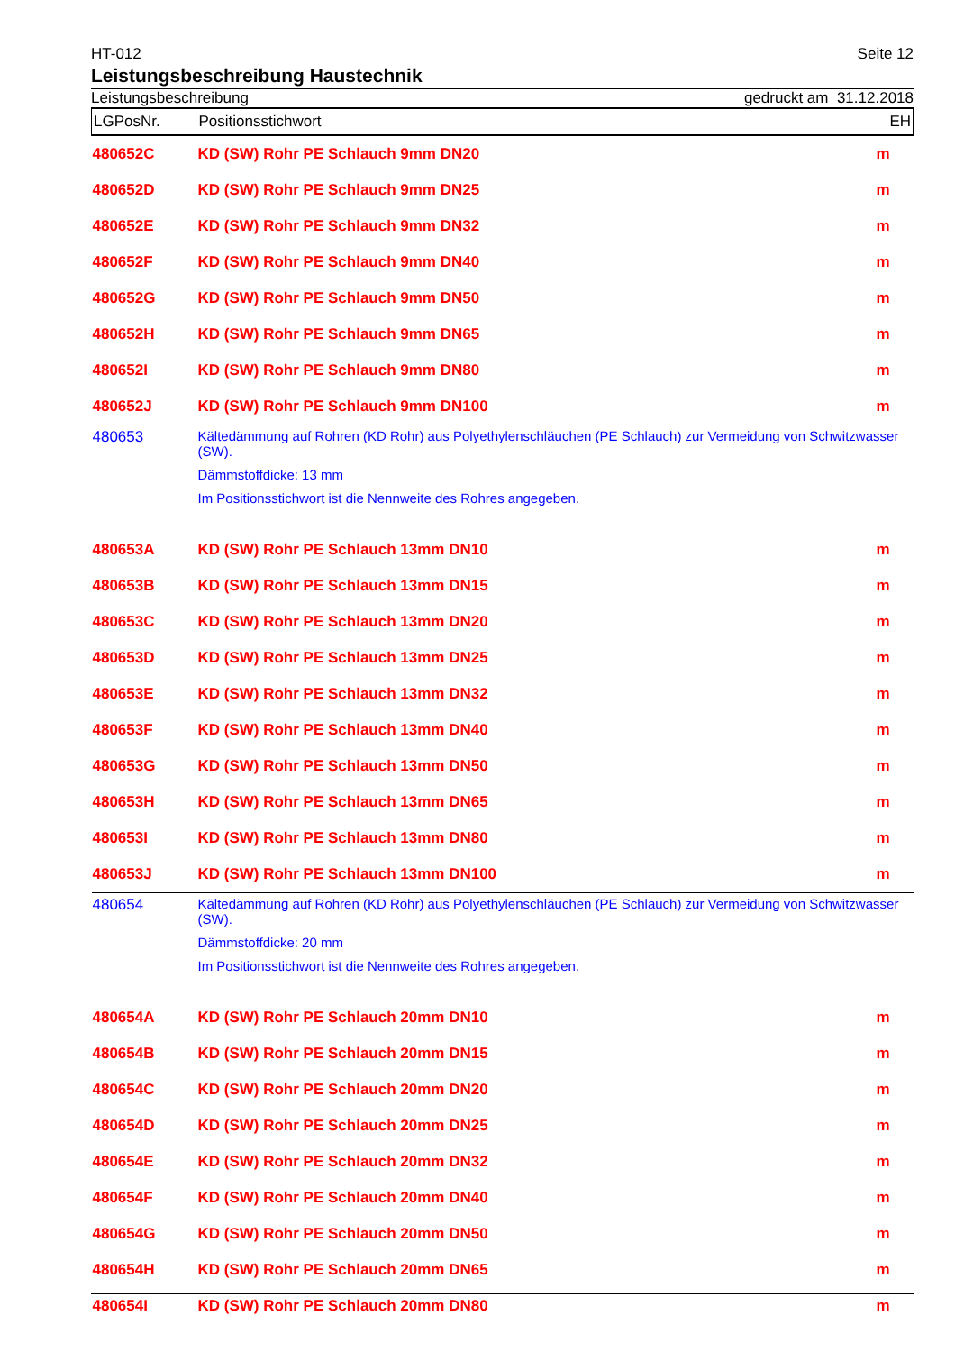HT-012 Seite 12
Leistungsbeschreibung Haustechnik
Leistungsbeschreibung gedruckt am 31.12.2018
| LGPosNr. | Positionsstichwort | EH |
| --- | --- | --- |
| 480652C | KD (SW) Rohr PE Schlauch 9mm DN20 | m |
| 480652D | KD (SW) Rohr PE Schlauch 9mm DN25 | m |
| 480652E | KD (SW) Rohr PE Schlauch 9mm DN32 | m |
| 480652F | KD (SW) Rohr PE Schlauch 9mm DN40 | m |
| 480652G | KD (SW) Rohr PE Schlauch 9mm DN50 | m |
| 480652H | KD (SW) Rohr PE Schlauch 9mm DN65 | m |
| 480652I | KD (SW) Rohr PE Schlauch 9mm DN80 | m |
| 480652J | KD (SW) Rohr PE Schlauch 9mm DN100 | m |
| 480653 | Kältedämmung auf Rohren (KD Rohr) aus Polyethylenschläuchen (PE Schlauch) zur Vermeidung von Schwitzwasser (SW). Dämmstoffdicke: 13 mm Im Positionsstichwort ist die Nennweite des Rohres angegeben. | |
| 480653A | KD (SW) Rohr PE Schlauch 13mm DN10 | m |
| 480653B | KD (SW) Rohr PE Schlauch 13mm DN15 | m |
| 480653C | KD (SW) Rohr PE Schlauch 13mm DN20 | m |
| 480653D | KD (SW) Rohr PE Schlauch 13mm DN25 | m |
| 480653E | KD (SW) Rohr PE Schlauch 13mm DN32 | m |
| 480653F | KD (SW) Rohr PE Schlauch 13mm DN40 | m |
| 480653G | KD (SW) Rohr PE Schlauch 13mm DN50 | m |
| 480653H | KD (SW) Rohr PE Schlauch 13mm DN65 | m |
| 480653I | KD (SW) Rohr PE Schlauch 13mm DN80 | m |
| 480653J | KD (SW) Rohr PE Schlauch 13mm DN100 | m |
| 480654 | Kältedämmung auf Rohren (KD Rohr) aus Polyethylenschläuchen (PE Schlauch) zur Vermeidung von Schwitzwasser (SW). Dämmstoffdicke: 20 mm Im Positionsstichwort ist die Nennweite des Rohres angegeben. | |
| 480654A | KD (SW) Rohr PE Schlauch 20mm DN10 | m |
| 480654B | KD (SW) Rohr PE Schlauch 20mm DN15 | m |
| 480654C | KD (SW) Rohr PE Schlauch 20mm DN20 | m |
| 480654D | KD (SW) Rohr PE Schlauch 20mm DN25 | m |
| 480654E | KD (SW) Rohr PE Schlauch 20mm DN32 | m |
| 480654F | KD (SW) Rohr PE Schlauch 20mm DN40 | m |
| 480654G | KD (SW) Rohr PE Schlauch 20mm DN50 | m |
| 480654H | KD (SW) Rohr PE Schlauch 20mm DN65 | m |
| 480654I | KD (SW) Rohr PE Schlauch 20mm DN80 | m |